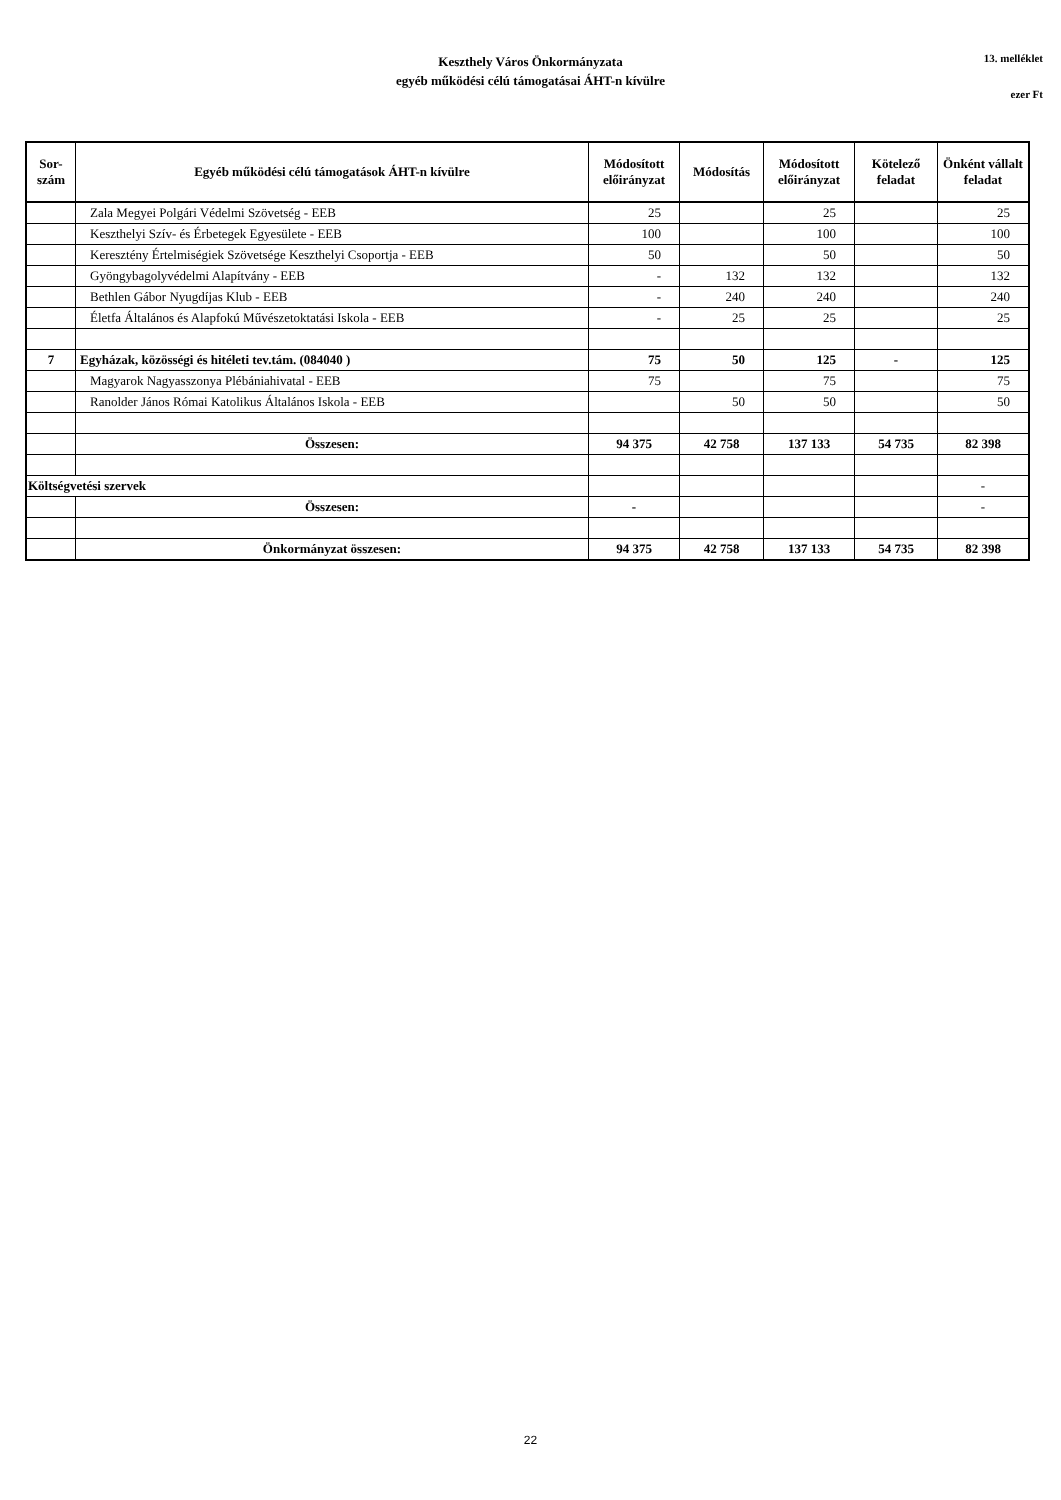Keszthely Város Önkormányzata
egyéb működési célú támogatásai ÁHT-n kívülre
13. melléklet
ezer Ft
| Sor- szám | Egyéb működési célú támogatások ÁHT-n kívülre | Módosított előirányzat | Módosítás | Módosított előirányzat | Kötelező feladat | Önként vállalt feladat |
| --- | --- | --- | --- | --- | --- | --- |
| | Zala Megyei Polgári Védelmi Szövetség - EEB | 25 | | 25 | | 25 |
| | Keszthelyi Szív- és Érbetegek Egyesülete - EEB | 100 | | 100 | | 100 |
| | Keresztény Értelmiségiek Szövetsége Keszthelyi Csoportja - EEB | 50 | | 50 | | 50 |
| | Gyöngybagolyvédelmi Alapítvány - EEB | - | 132 | 132 | | 132 |
| | Bethlen Gábor Nyugdíjas Klub - EEB | - | 240 | 240 | | 240 |
| | Életfa Általános és Alapfokú Művészetoktatási Iskola - EEB | - | 25 | 25 | | 25 |
| 7 | Egyházak, közösségi és hitéleti tev.tám. (084040 ) | 75 | 50 | 125 | - | 125 |
| | Magyarok Nagyasszonya Plébániahivatal - EEB | 75 | | 75 | | 75 |
| | Ranolder János Római Katolikus Általános Iskola - EEB | | 50 | 50 | | 50 |
| | Összesen: | 94 375 | 42 758 | 137 133 | 54 735 | 82 398 |
| Költségvetési szervek | | | | | | - |
| | Összesen: | - | | | | - |
| | Önkormányzat összesen: | 94 375 | 42 758 | 137 133 | 54 735 | 82 398 |
22